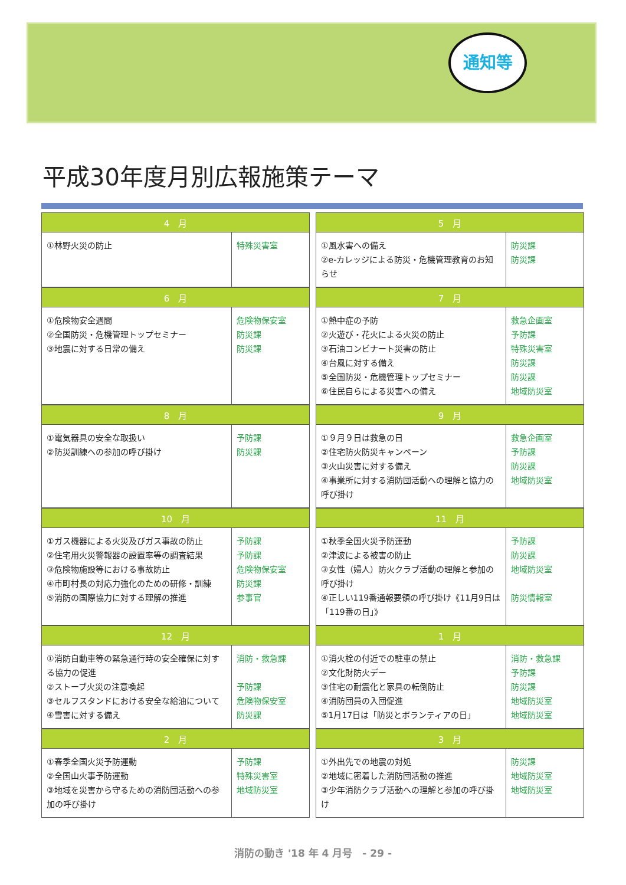通知等
平成30年度月別広報施策テーマ
| 4 月 | |
| --- | --- |
| ①林野火災の防止 | 特殊災害室 |
| 5 月 | |
| --- | --- |
| ①風水害への備え ②e-カレッジによる防災・危機管理教育のお知らせ | 防災課 防災課 |
| 6 月 | |
| --- | --- |
| ①危険物安全週間 ②全国防災・危機管理トップセミナー ③地震に対する日常の備え | 危険物保安室 防災課 防災課 |
| 7 月 | |
| --- | --- |
| ①熱中症の予防 ②火遊び・花火による火災の防止 ③石油コンビナート災害の防止 ④台風に対する備え ⑤全国防災・危機管理トップセミナー ⑥住民自らによる災害への備え | 救急企画室 予防課 特殊災害室 防災課 防災課 地域防災室 |
| 8 月 | |
| --- | --- |
| ①電気器具の安全な取扱い ②防災訓練への参加の呼び掛け | 予防課 防災課 |
| 9 月 | |
| --- | --- |
| ①９月９日は救急の日 ②住宅防火防災キャンペーン ③火山災害に対する備え ④事業所に対する消防団活動への理解と協力の呼び掛け | 救急企画室 予防課 防災課 地域防災室 |
| 10 月 | |
| --- | --- |
| ①ガス機器による火災及びガス事故の防止 ②住宅用火災警報器の設置率等の調査結果 ③危険物施設等における事故防止 ④市町村長の対応力強化のための研修・訓練 ⑤消防の国際協力に対する理解の推進 | 予防課 予防課 危険物保安室 防災課 参事官 |
| 11 月 | |
| --- | --- |
| ①秋季全国火災予防運動 ②津波による被害の防止 ③女性（婦人）防火クラブ活動の理解と参加の呼び掛け ④正しい119番通報要領の呼び掛け《11月9日は「119番の日」》 | 予防課 防災課 地域防災室 防災情報室 |
| 12 月 | |
| --- | --- |
| ①消防自動車等の緊急通行時の安全確保に対する協力の促進 ②ストーブ火災の注意喚起 ③セルフスタンドにおける安全な給油について ④雪害に対する備え | 消防・救急課 予防課 危険物保安室 防災課 |
| 1 月 | |
| --- | --- |
| ①消火栓の付近での駐車の禁止 ②文化財防火デー ③住宅の耐震化と家具の転倒防止 ④消防団員の入団促進 ⑤1月17日は「防災とボランティアの日」 | 消防・救急課 予防課 防災課 地域防災室 地域防災室 |
| 2 月 | |
| --- | --- |
| ①春季全国火災予防運動 ②全国山火事予防運動 ③地域を災害から守るための消防団活動への参加の呼び掛け | 予防課 特殊災害室 地域防災室 |
| 3 月 | |
| --- | --- |
| ①外出先での地震の対処 ②地域に密着した消防団活動の推進 ③少年消防クラブ活動への理解と参加の呼び掛け | 防災課 地域防災室 地域防災室 |
消防の動き '18 年 4 月号　- 29 -